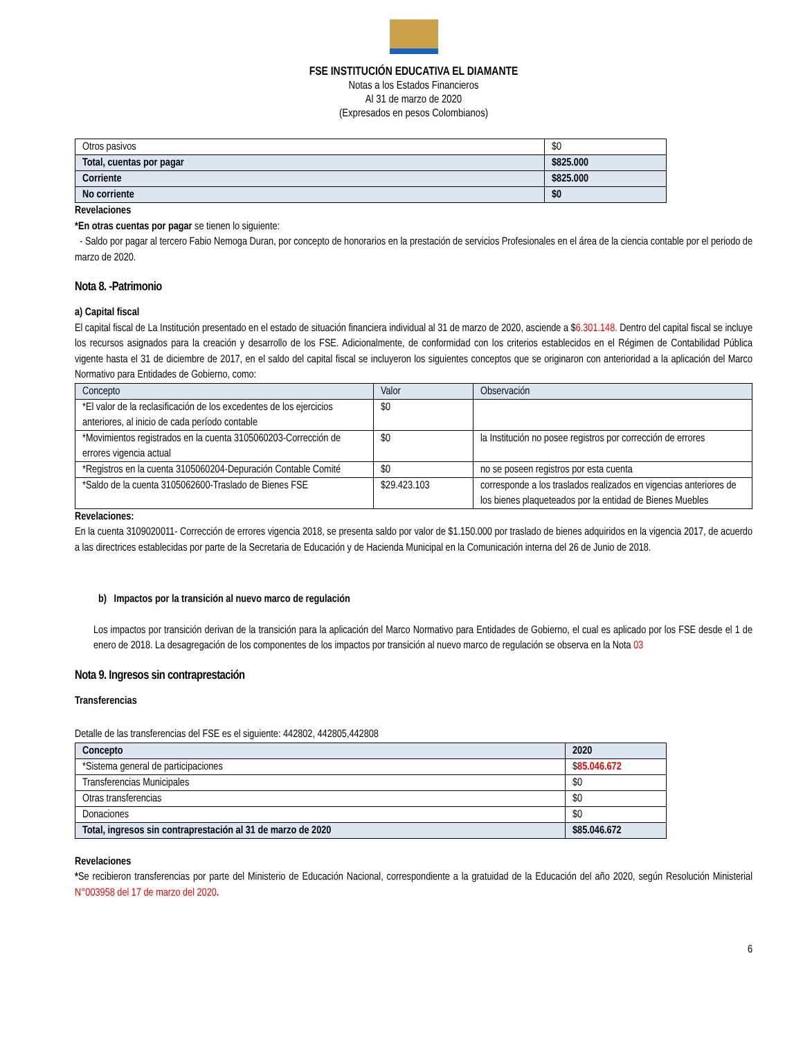FSE INSTITUCIÓN EDUCATIVA EL DIAMANTE
Notas a los Estados Financieros
Al 31 de marzo de 2020
(Expresados en pesos Colombianos)
| Otros pasivos | $0 |
| Total, cuentas por pagar | $825.000 |
| Corriente | $825.000 |
| No corriente | $0 |
Revelaciones
*En otras cuentas por pagar se tienen lo siguiente:
- Saldo por pagar al tercero Fabio Nemoga Duran, por concepto de honorarios en la prestación de servicios Profesionales en el área de la ciencia contable por el periodo de marzo de 2020.
Nota 8. -Patrimonio
a) Capital fiscal
El capital fiscal de La Institución presentado en el estado de situación financiera individual al 31 de marzo de 2020, asciende a $6.301.148. Dentro del capital fiscal se incluye los recursos asignados para la creación y desarrollo de los FSE. Adicionalmente, de conformidad con los criterios establecidos en el Régimen de Contabilidad Pública vigente hasta el 31 de diciembre de 2017, en el saldo del capital fiscal se incluyeron los siguientes conceptos que se originaron con anterioridad a la aplicación del Marco Normativo para Entidades de Gobierno, como:
| Concepto | Valor | Observación |
| --- | --- | --- |
| *El valor de la reclasificación de los excedentes de los ejercicios anteriores, al inicio de cada período contable | $0 | |
| *Movimientos registrados en la cuenta 3105060203-Corrección de errores vigencia actual | $0 | la Institución no posee registros por corrección de errores |
| *Registros en la cuenta 3105060204-Depuración Contable Comité | $0 | no se poseen registros por esta cuenta |
| *Saldo de la cuenta 3105062600-Traslado de Bienes FSE | $29.423.103 | corresponde a los traslados realizados en vigencias anteriores de los bienes plaqueteados por la entidad de Bienes Muebles |
Revelaciones:
En la cuenta 3109020011- Corrección de errores vigencia 2018, se presenta saldo por valor de $1.150.000 por traslado de bienes adquiridos en la vigencia 2017, de acuerdo a las directrices establecidas por parte de la Secretaria de Educación y de Hacienda Municipal en la Comunicación interna del 26 de Junio de 2018.
b) Impactos por la transición al nuevo marco de regulación
Los impactos por transición derivan de la transición para la aplicación del Marco Normativo para Entidades de Gobierno, el cual es aplicado por los FSE desde el 1 de enero de 2018. La desagregación de los componentes de los impactos por transición al nuevo marco de regulación se observa en la Nota 03
Nota 9. Ingresos sin contraprestación
Transferencias
Detalle de las transferencias del FSE es el siguiente: 442802, 442805,442808
| Concepto | 2020 |
| --- | --- |
| *Sistema general de participaciones | $ 85.046.672 |
| Transferencias Municipales | $0 |
| Otras transferencias | $0 |
| Donaciones | $0 |
| Total, ingresos sin contraprestación al 31 de marzo de 2020 | $85.046.672 |
Revelaciones
*Se recibieron transferencias por parte del Ministerio de Educación Nacional, correspondiente a la gratuidad de la Educación del año 2020, según Resolución Ministerial N°003958 del 17 de marzo del 2020.
6